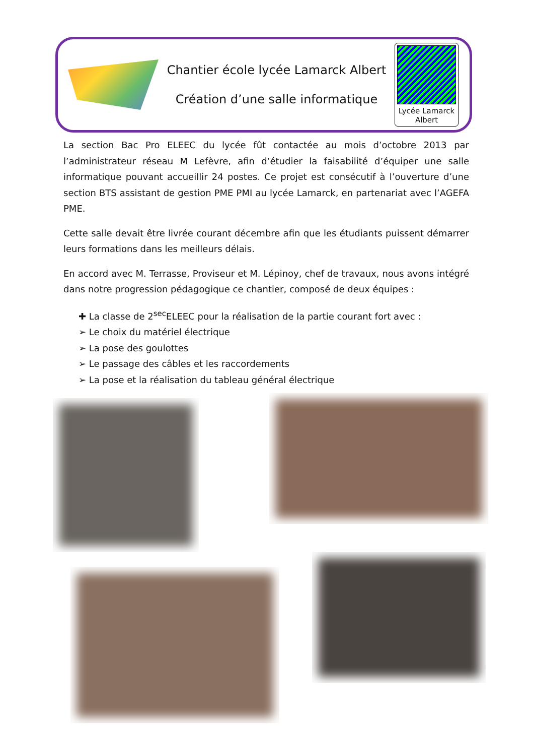Chantier école lycée Lamarck Albert
Création d’une salle informatique
Lycée Lamarck
Albert
La section Bac Pro ELEEC du lycée fût contactée au mois d’octobre 2013 par l’administrateur réseau M Lefèvre, afin d’étudier la faisabilité d’équiper une salle informatique pouvant accueillir 24 postes. Ce projet est consécutif à l’ouverture d’une section BTS assistant de gestion PME PMI au lycée Lamarck, en partenariat avec l’AGEFA PME.
Cette salle devait être livrée courant décembre afin que les étudiants puissent démarrer leurs formations dans les meilleurs délais.
En accord avec M. Terrasse, Proviseur et M. Lépinoy, chef de travaux, nous avons intégré dans notre progression pédagogique ce chantier, composé de deux équipes :
✚ La classe de 2<sup>sec</sup>ELEEC pour la réalisation de la partie courant fort avec :
➢ Le choix du matériel électrique
➢ La pose des goulottes
➢ Le passage des câbles et les raccordements
➢ La pose et la réalisation du tableau général électrique